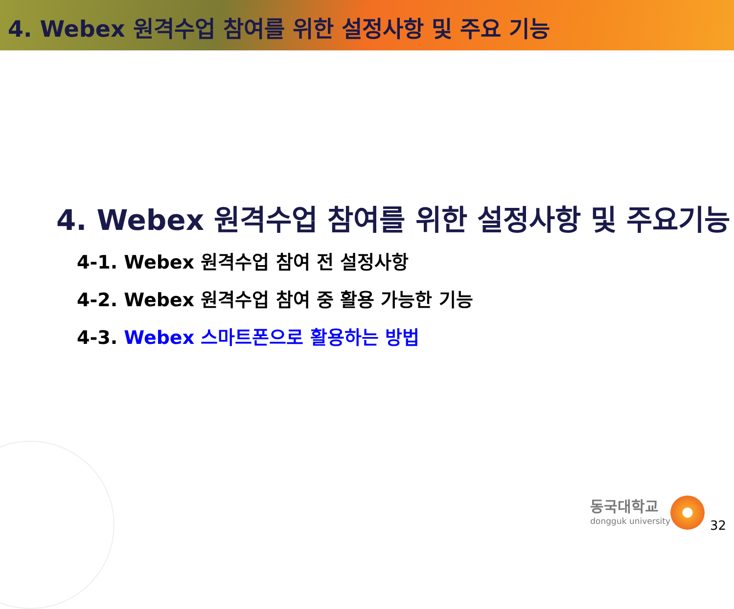4. Webex 원격수업 참여를 위한 설정사항 및 주요 기능
4. Webex 원격수업 참여를 위한 설정사항 및 주요기능
4-1. Webex 원격수업 참여 전 설정사항
4-2. Webex 원격수업 참여 중 활용 가능한 기능
4-3. Webex 스마트폰으로 활용하는 방법
동국대학교
dongguk university
32